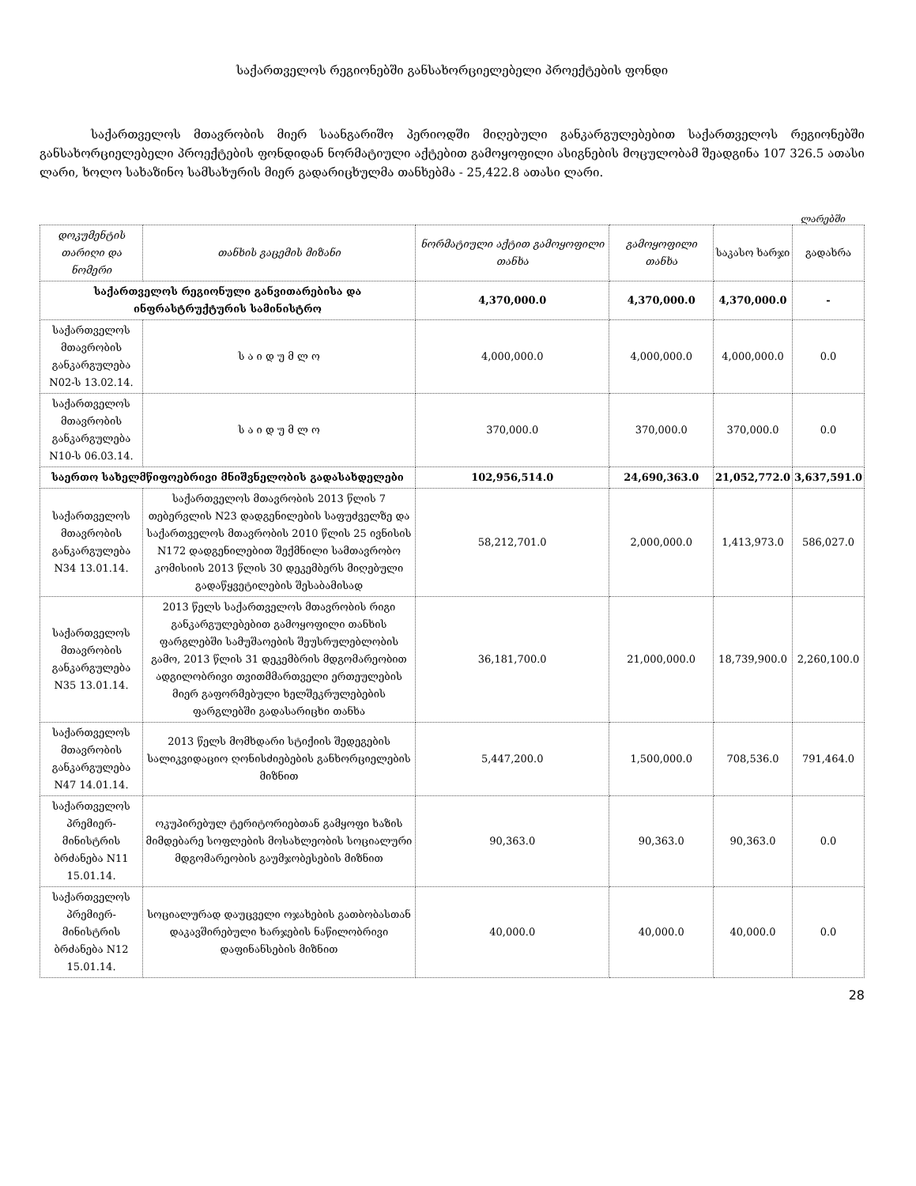საქართველოს რეგიონებში განსახორციელებელი პროექტების ფონდი
საქართველოს მთავრობის მიერ საანგარიშო პერიოდში მიღებული განკარგულებებით საქართველოს რეგიონებში განსახორციელებელი პროექტების ფონდიდან ნორმატიული აქტებით გამოყოფილი ასიგნების მოცულობამ შეადგინა 107 326.5 ათასი ლარი, ხოლო სახაზინო სამსახურის მიერ გადარიცხულმა თანხებმა - 25,422.8 ათასი ლარი.
ლარებში
| დოკუმენტის თარიღი და ნომერი | თანხის გაცემის მიზანი | ნორმატიული აქტით გამოყოფილი თანხა | გამოყოფილი თანხა | საკასო ხარჯი | გადახრა |
| --- | --- | --- | --- | --- | --- |
| საქართველოს რეგიონული განვითარებისა და ინფრასტრუქტურის სამინისტრო | | 4,370,000.0 | 4,370,000.0 | 4,370,000.0 | - |
| საქართველოს მთავრობის განკარგულება N02-ს 13.02.14. | ს ა ი დ უ მ ლ ო | 4,000,000.0 | 4,000,000.0 | 4,000,000.0 | 0.0 |
| საქართველოს მთავრობის განკარგულება N10-ს 06.03.14. | ს ა ი დ უ მ ლ ო | 370,000.0 | 370,000.0 | 370,000.0 | 0.0 |
| საერთო სახელმწიფოებრივი მნიშვნელობის გადასახდელები | | 102,956,514.0 | 24,690,363.0 | 21,052,772.0 | 3,637,591.0 |
| საქართველოს მთავრობის განკარგულება N34 13.01.14. | საქართველოს მთავრობის 2013 წლის 7 თებერვლის N23 დადგენილების საფუძველზე და საქართველოს მთავრობის 2010 წლის 25 ივნისის N172 დადგენილებით შექმნილი სამთავრობო კომისიის 2013 წლის 30 დეკემბერს მიღებული გადაწყვეტილების შესაბამისად | 58,212,701.0 | 2,000,000.0 | 1,413,973.0 | 586,027.0 |
| საქართველოს მთავრობის განკარგულება N35 13.01.14. | 2013 წელს საქართველოს მთავრობის რიგი განკარგულებებით გამოყოფილი თანხის ფარგლებში სამუშაოების შეუსრულებლობის გამო, 2013 წლის 31 დეკემბრის მდგომარეობით ადგილობრივი თვითმმართველი ერთეულების მიერ გაფორმებული ხელშეკრულებების ფარგლებში გადასარიცხი თანხა | 36,181,700.0 | 21,000,000.0 | 18,739,900.0 | 2,260,100.0 |
| საქართველოს მთავრობის განკარგულება N47 14.01.14. | 2013 წელს მომხდარი სტიქიის შედეგების სალიკვიდაციო ღონისძიებების განხორციელების მიზნით | 5,447,200.0 | 1,500,000.0 | 708,536.0 | 791,464.0 |
| საქართველოს პრემიერ-მინისტრის ბრძანება N11 15.01.14. | ოკუპირებულ ტერიტორიებთან გამყოფი ხაზის მიმდებარე სოფლების მოსახლეობის სოციალური მდგომარეობის გაუმჯობესების მიზნით | 90,363.0 | 90,363.0 | 90,363.0 | 0.0 |
| საქართველოს პრემიერ-მინისტრის ბრძანება N12 15.01.14. | სოციალურად დაუცველი ოჯახების გათბობასთან დაკავშირებული ხარჯების ნაწილობრივი დაფინანსების მიზნით | 40,000.0 | 40,000.0 | 40,000.0 | 0.0 |
28